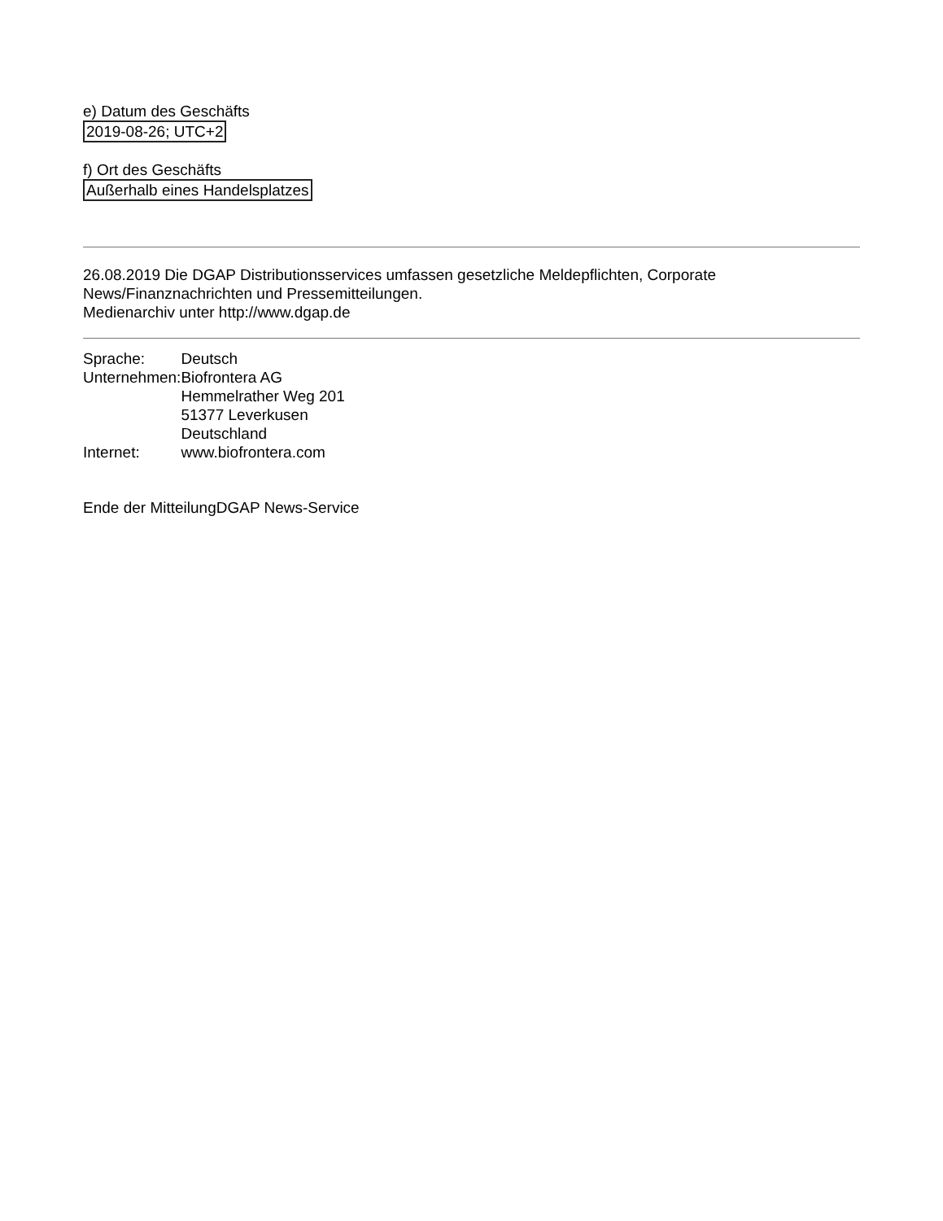e) Datum des Geschäfts
2019-08-26; UTC+2
f) Ort des Geschäfts
Außerhalb eines Handelsplatzes
26.08.2019 Die DGAP Distributionsservices umfassen gesetzliche Meldepflichten, Corporate News/Finanznachrichten und Pressemitteilungen.
Medienarchiv unter http://www.dgap.de
| Sprache: | Deutsch |
| Unternehmen: | Biofrontera AG Hemmelrather Weg 201 51377 Leverkusen Deutschland |
| Internet: | www.biofrontera.com |
Ende der MitteilungDGAP News-Service